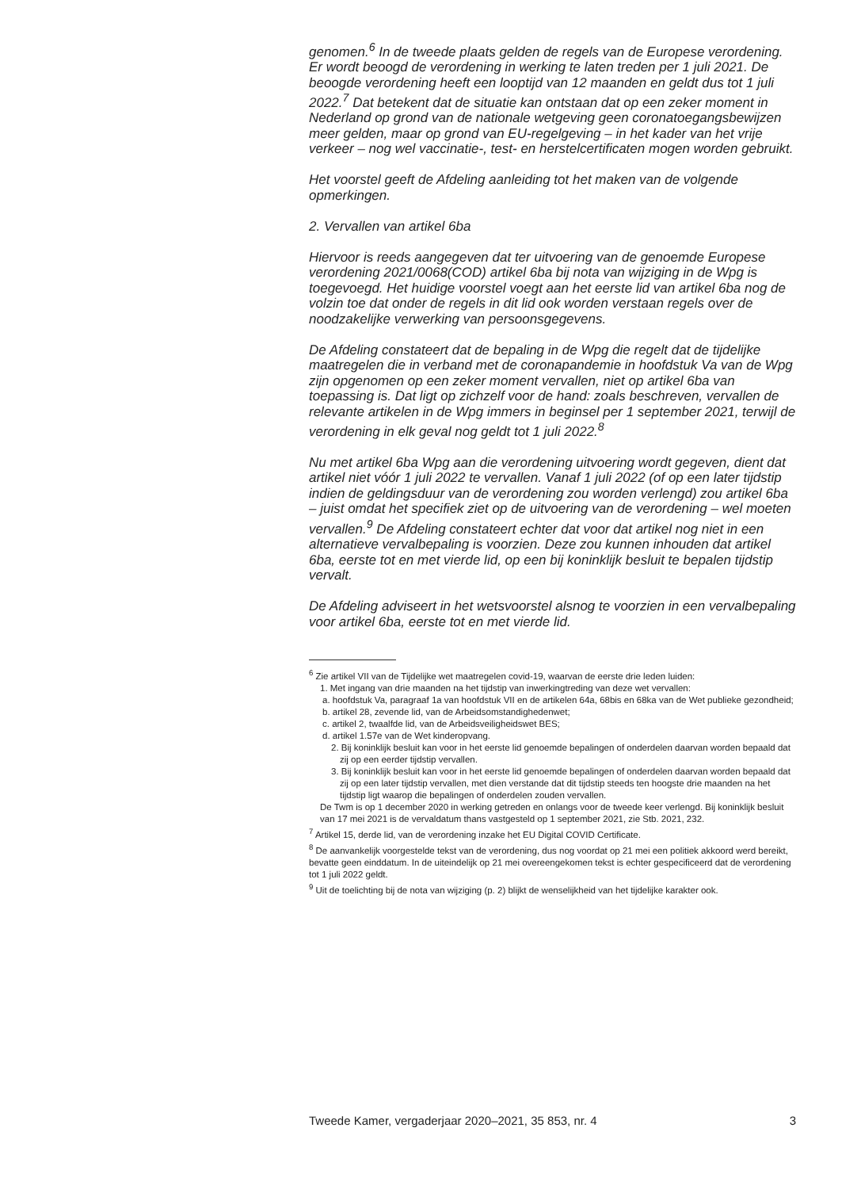genomen.<sup>6</sup> In de tweede plaats gelden de regels van de Europese verordening. Er wordt beoogd de verordening in werking te laten treden per 1 juli 2021. De beoogde verordening heeft een looptijd van 12 maanden en geldt dus tot 1 juli 2022.<sup>7</sup> Dat betekent dat de situatie kan ontstaan dat op een zeker moment in Nederland op grond van de nationale wetgeving geen coronatoegangsbewijzen meer gelden, maar op grond van EU-regelgeving – in het kader van het vrije verkeer – nog wel vaccinatie-, test- en herstelcertificaten mogen worden gebruikt.
Het voorstel geeft de Afdeling aanleiding tot het maken van de volgende opmerkingen.
2. Vervallen van artikel 6ba
Hiervoor is reeds aangegeven dat ter uitvoering van de genoemde Europese verordening 2021/0068(COD) artikel 6ba bij nota van wijziging in de Wpg is toegevoegd. Het huidige voorstel voegt aan het eerste lid van artikel 6ba nog de volzin toe dat onder de regels in dit lid ook worden verstaan regels over de noodzakelijke verwerking van persoonsgegevens.
De Afdeling constateert dat de bepaling in de Wpg die regelt dat de tijdelijke maatregelen die in verband met de coronapandemie in hoofdstuk Va van de Wpg zijn opgenomen op een zeker moment vervallen, niet op artikel 6ba van toepassing is. Dat ligt op zichzelf voor de hand: zoals beschreven, vervallen de relevante artikelen in de Wpg immers in beginsel per 1 september 2021, terwijl de verordening in elk geval nog geldt tot 1 juli 2022.<sup>8</sup>
Nu met artikel 6ba Wpg aan die verordening uitvoering wordt gegeven, dient dat artikel niet vóór 1 juli 2022 te vervallen. Vanaf 1 juli 2022 (of op een later tijdstip indien de geldingsduur van de verordening zou worden verlengd) zou artikel 6ba – juist omdat het specifiek ziet op de uitvoering van de verordening – wel moeten vervallen.<sup>9</sup> De Afdeling constateert echter dat voor dat artikel nog niet in een alternatieve vervalbepaling is voorzien. Deze zou kunnen inhouden dat artikel 6ba, eerste tot en met vierde lid, op een bij koninklijk besluit te bepalen tijdstip vervalt.
De Afdeling adviseert in het wetsvoorstel alsnog te voorzien in een vervalbepaling voor artikel 6ba, eerste tot en met vierde lid.
<sup>6</sup> Zie artikel VII van de Tijdelijke wet maatregelen covid-19, waarvan de eerste drie leden luiden:
1. Met ingang van drie maanden na het tijdstip van inwerkingtreding van deze wet vervallen:
a. hoofdstuk Va, paragraaf 1a van hoofdstuk VII en de artikelen 64a, 68bis en 68ka van de Wet publieke gezondheid;
b. artikel 28, zevende lid, van de Arbeidsomstandighedenwet;
c. artikel 2, twaalfde lid, van de Arbeidsveiligheidswet BES;
d. artikel 1.57e van de Wet kinderopvang.
2. Bij koninklijk besluit kan voor in het eerste lid genoemde bepalingen of onderdelen daarvan worden bepaald dat zij op een eerder tijdstip vervallen.
3. Bij koninklijk besluit kan voor in het eerste lid genoemde bepalingen of onderdelen daarvan worden bepaald dat zij op een later tijdstip vervallen, met dien verstande dat dit tijdstip steeds ten hoogste drie maanden na het tijdstip ligt waarop die bepalingen of onderdelen zouden vervallen.
De Twm is op 1 december 2020 in werking getreden en onlangs voor de tweede keer verlengd. Bij koninklijk besluit van 17 mei 2021 is de vervaldatum thans vastgesteld op 1 september 2021, zie Stb. 2021, 232.
<sup>7</sup> Artikel 15, derde lid, van de verordening inzake het EU Digital COVID Certificate.
<sup>8</sup> De aanvankelijk voorgestelde tekst van de verordening, dus nog voordat op 21 mei een politiek akkoord werd bereikt, bevatte geen einddatum. In de uiteindelijk op 21 mei overeengekomen tekst is echter gespecificeerd dat de verordening tot 1 juli 2022 geldt.
<sup>9</sup> Uit de toelichting bij de nota van wijziging (p. 2) blijkt de wenselijkheid van het tijdelijke karakter ook.
Tweede Kamer, vergaderjaar 2020–2021, 35 853, nr. 4 3